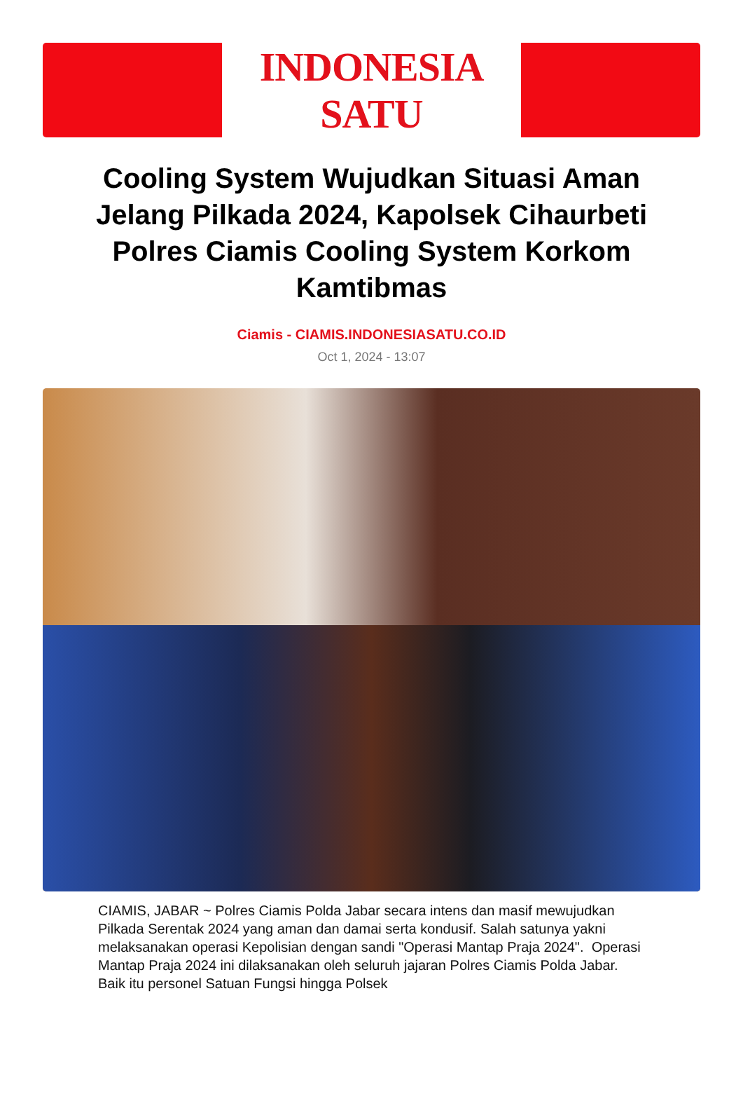INDONESIA SATU
Cooling System Wujudkan Situasi Aman Jelang Pilkada 2024, Kapolsek Cihaurbeti Polres Ciamis Cooling System Korkom Kamtibmas
Ciamis - CIAMIS.INDONESIASATU.CO.ID
Oct 1, 2024 - 13:07
CIAMIS, JABAR ~ Polres Ciamis Polda Jabar secara intens dan masif mewujudkan Pilkada Serentak 2024 yang aman dan damai serta kondusif. Salah satunya yakni melaksanakan operasi Kepolisian dengan sandi "Operasi Mantap Praja 2024". Operasi Mantap Praja 2024 ini dilaksanakan oleh seluruh jajaran Polres Ciamis Polda Jabar. Baik itu personel Satuan Fungsi hingga Polsek